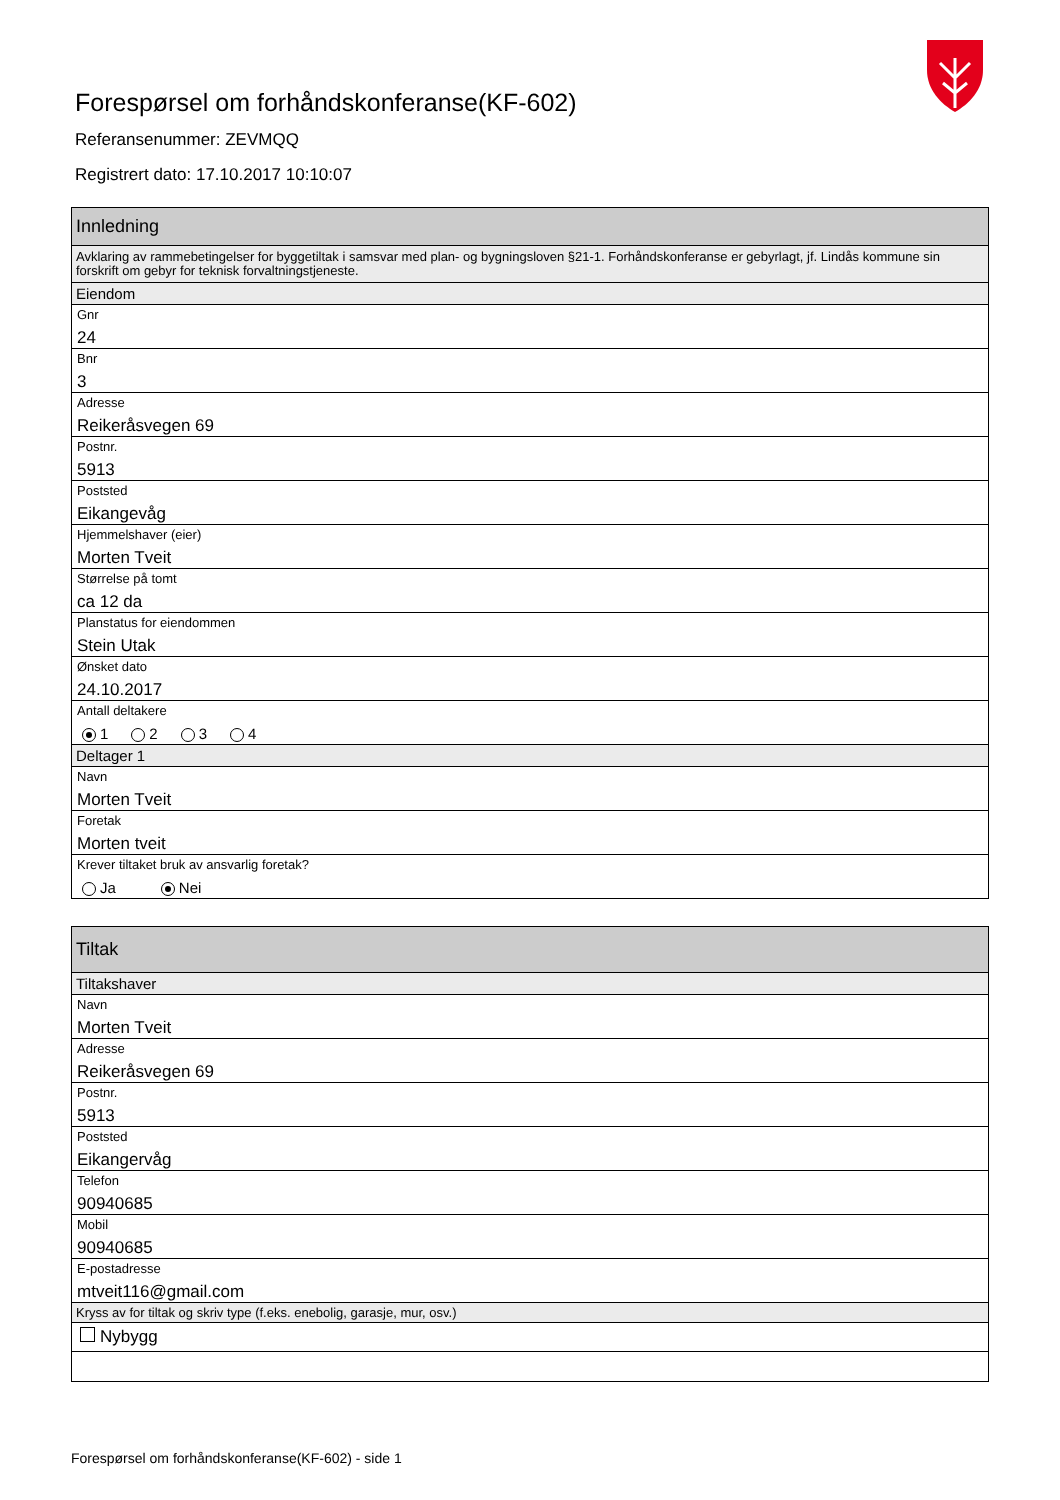Forespørsel om forhåndskonferanse(KF-602)
Referansenummer: ZEVMQQ
Registrert dato: 17.10.2017 10:10:07
Innledning
Avklaring av rammebetingelser for byggetiltak i samsvar med plan- og bygningsloven §21-1. Forhåndskonferanse er gebyrlagt, jf. Lindås kommune sin forskrift om gebyr for teknisk forvaltningstjeneste.
Eiendom
Gnr
24
Bnr
3
Adresse
Reikeråsvegen 69
Postnr.
5913
Poststed
Eikangevåg
Hjemmelshaver (eier)
Morten Tveit
Størrelse på tomt
ca 12 da
Planstatus for eiendommen
Stein Utak
Ønsket dato
24.10.2017
Antall deltakere
1 2 3 4
Deltager 1
Navn
Morten Tveit
Foretak
Morten tveit
Krever tiltaket bruk av ansvarlig foretak?
Ja Nei
Tiltak
Tiltakshaver
Navn
Morten Tveit
Adresse
Reikeråsvegen 69
Postnr.
5913
Poststed
Eikangervåg
Telefon
90940685
Mobil
90940685
E-postadresse
mtveit116@gmail.com
Kryss av for tiltak og skriv type (f.eks. enebolig, garasje, mur, osv.)
Nybygg
Forespørsel om forhåndskonferanse(KF-602) - side 1